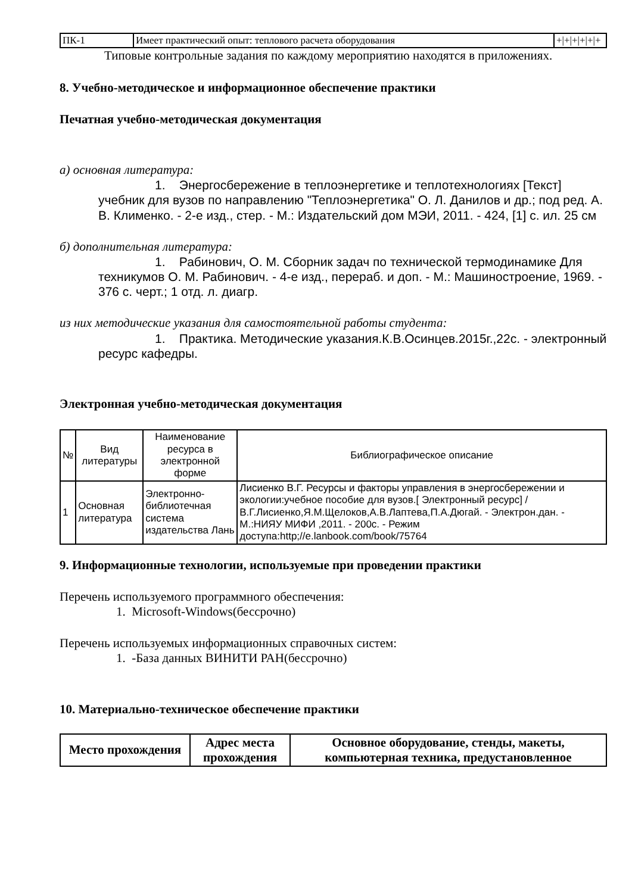| ПК-1 | Имеет практический опыт: теплового расчета оборудования | +/+/+/+/+/+ |
Типовые контрольные задания по каждому мероприятию находятся в приложениях.
8. Учебно-методическое и информационное обеспечение практики
Печатная учебно-методическая документация
а) основная литература:
1. Энергосбережение в теплоэнергетике и теплотехнологиях [Текст] учебник для вузов по направлению "Теплоэнергетика" О. Л. Данилов и др.; под ред. А. В. Клименко. - 2-е изд., стер. - М.: Издательский дом МЭИ, 2011. - 424, [1] с. ил. 25 см
б) дополнительная литература:
1. Рабинович, О. М. Сборник задач по технической термодинамике Для техникумов О. М. Рабинович. - 4-е изд., перераб. и доп. - М.: Машиностроение, 1969. - 376 с. черт.; 1 отд. л. диагр.
из них методические указания для самостоятельной работы студента:
1. Практика. Методические указания.К.В.Осинцев.2015г.,22с. - электронный ресурс кафедры.
Электронная учебно-методическая документация
| № | Вид литературы | Наименование ресурса в электронной форме | Библиографическое описание |
| --- | --- | --- | --- |
| 1 | Основная литература | Электронно-библиотечная система издательства Лань | Лисиенко В.Г. Ресурсы и факторы управления в энергосбережении и экологии:учебное пособие для вузов.[ Электронный ресурс] /В.Г.Лисиенко,Я.М.Щелоков,А.В.Лаптева,П.А.Дюгай. - Электрон.дан. - М.:НИЯУ МИФИ ,2011. - 200с. - Режим доступа:http;//e.lanbook.com/book/75764 |
9. Информационные технологии, используемые при проведении практики
Перечень используемого программного обеспечения:
1. Microsoft-Windows(бессрочно)
Перечень используемых информационных справочных систем:
1. -База данных ВИНИТИ РАН(бессрочно)
10. Материально-техническое обеспечение практики
| Место прохождения | Адрес места прохождения | Основное оборудование, стенды, макеты, компьютерная техника, предустановленное |
| --- | --- | --- |